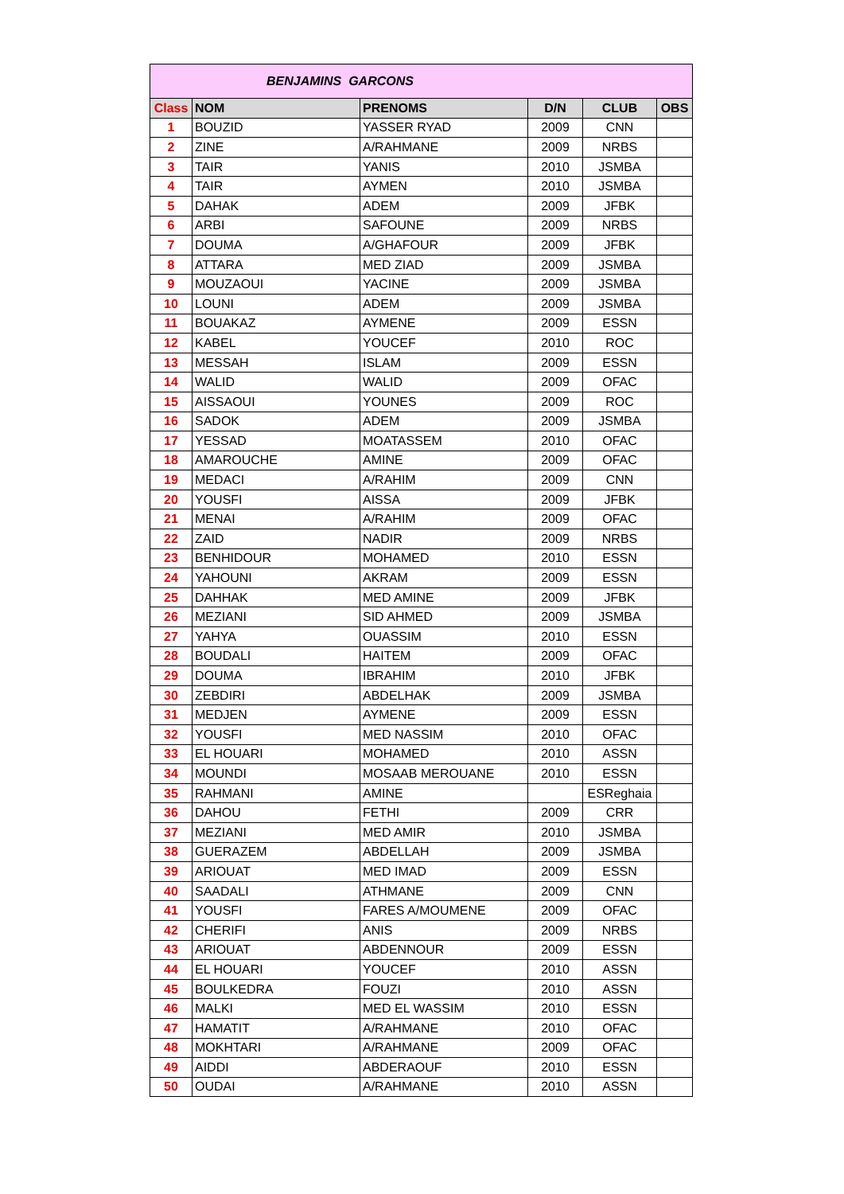| BENJAMINS GARCONS | | | | | |
| --- | --- | --- | --- | --- | --- |
| Class | NOM | PRENOMS | D/N | CLUB | OBS |
| 1 | BOUZID | YASSER RYAD | 2009 | CNN | |
| 2 | ZINE | A/RAHMANE | 2009 | NRBS | |
| 3 | TAIR | YANIS | 2010 | JSMBA | |
| 4 | TAIR | AYMEN | 2010 | JSMBA | |
| 5 | DAHAK | ADEM | 2009 | JFBK | |
| 6 | ARBI | SAFOUNE | 2009 | NRBS | |
| 7 | DOUMA | A/GHAFOUR | 2009 | JFBK | |
| 8 | ATTARA | MED ZIAD | 2009 | JSMBA | |
| 9 | MOUZAOUI | YACINE | 2009 | JSMBA | |
| 10 | LOUNI | ADEM | 2009 | JSMBA | |
| 11 | BOUAKAZ | AYMENE | 2009 | ESSN | |
| 12 | KABEL | YOUCEF | 2010 | ROC | |
| 13 | MESSAH | ISLAM | 2009 | ESSN | |
| 14 | WALID | WALID | 2009 | OFAC | |
| 15 | AISSAOUI | YOUNES | 2009 | ROC | |
| 16 | SADOK | ADEM | 2009 | JSMBA | |
| 17 | YESSAD | MOATASSEM | 2010 | OFAC | |
| 18 | AMAROUCHE | AMINE | 2009 | OFAC | |
| 19 | MEDACI | A/RAHIM | 2009 | CNN | |
| 20 | YOUSFI | AISSA | 2009 | JFBK | |
| 21 | MENAI | A/RAHIM | 2009 | OFAC | |
| 22 | ZAID | NADIR | 2009 | NRBS | |
| 23 | BENHIDOUR | MOHAMED | 2010 | ESSN | |
| 24 | YAHOUNI | AKRAM | 2009 | ESSN | |
| 25 | DAHHAK | MED AMINE | 2009 | JFBK | |
| 26 | MEZIANI | SID AHMED | 2009 | JSMBA | |
| 27 | YAHYA | OUASSIM | 2010 | ESSN | |
| 28 | BOUDALI | HAITEM | 2009 | OFAC | |
| 29 | DOUMA | IBRAHIM | 2010 | JFBK | |
| 30 | ZEBDIRI | ABDELHAK | 2009 | JSMBA | |
| 31 | MEDJEN | AYMENE | 2009 | ESSN | |
| 32 | YOUSFI | MED NASSIM | 2010 | OFAC | |
| 33 | EL HOUARI | MOHAMED | 2010 | ASSN | |
| 34 | MOUNDI | MOSAAB MEROUANE | 2010 | ESSN | |
| 35 | RAHMANI | AMINE | | ESReghaia | |
| 36 | DAHOU | FETHI | 2009 | CRR | |
| 37 | MEZIANI | MED AMIR | 2010 | JSMBA | |
| 38 | GUERAZEM | ABDELLAH | 2009 | JSMBA | |
| 39 | ARIOUAT | MED IMAD | 2009 | ESSN | |
| 40 | SAADALI | ATHMANE | 2009 | CNN | |
| 41 | YOUSFI | FARES A/MOUMENE | 2009 | OFAC | |
| 42 | CHERIFI | ANIS | 2009 | NRBS | |
| 43 | ARIOUAT | ABDENNOUR | 2009 | ESSN | |
| 44 | EL HOUARI | YOUCEF | 2010 | ASSN | |
| 45 | BOULKEDRA | FOUZI | 2010 | ASSN | |
| 46 | MALKI | MED EL WASSIM | 2010 | ESSN | |
| 47 | HAMATIT | A/RAHMANE | 2010 | OFAC | |
| 48 | MOKHTARI | A/RAHMANE | 2009 | OFAC | |
| 49 | AIDDI | ABDERAOUF | 2010 | ESSN | |
| 50 | OUDAI | A/RAHMANE | 2010 | ASSN | |